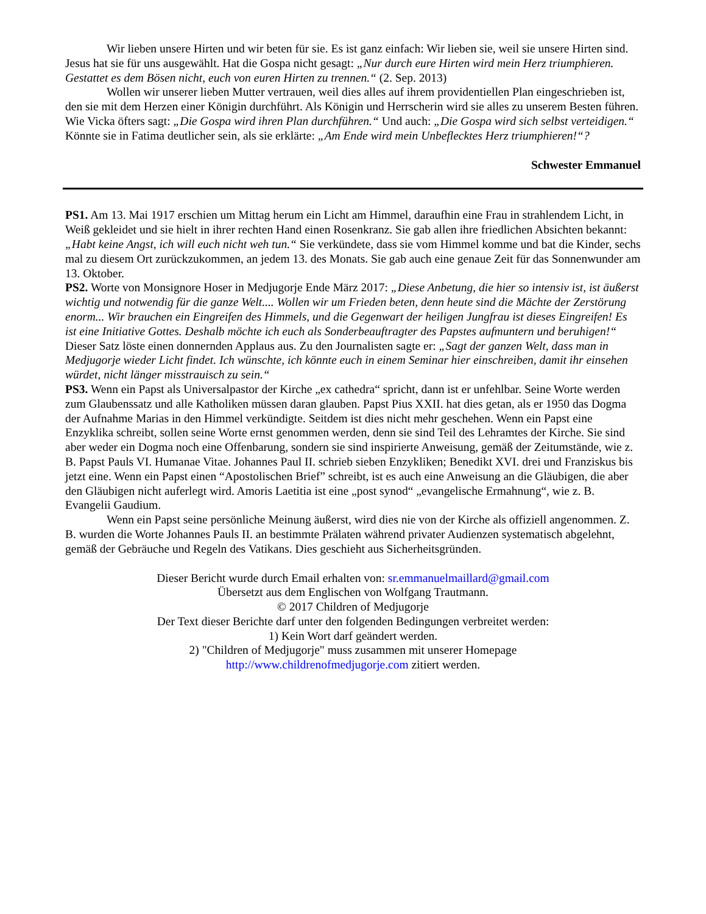Wir lieben unsere Hirten und wir beten für sie. Es ist ganz einfach: Wir lieben sie, weil sie unsere Hirten sind. Jesus hat sie für uns ausgewählt. Hat die Gospa nicht gesagt: „Nur durch eure Hirten wird mein Herz triumphieren. Gestattet es dem Bösen nicht, euch von euren Hirten zu trennen.“ (2. Sep. 2013)
Wollen wir unserer lieben Mutter vertrauen, weil dies alles auf ihrem providentiellen Plan eingeschrieben ist, den sie mit dem Herzen einer Königin durchführt. Als Königin und Herrscherin wird sie alles zu unserem Besten führen. Wie Vicka öfters sagt: „Die Gospa wird ihren Plan durchführen.“ Und auch: „Die Gospa wird sich selbst verteidigen.“ Könnte sie in Fatima deutlicher sein, als sie erklärte: „Am Ende wird mein Unbeflecktes Herz triumphieren!“?
Schwester Emmanuel
PS1. Am 13. Mai 1917 erschien um Mittag herum ein Licht am Himmel, daraufhin eine Frau in strahlendem Licht, in Weiß gekleidet und sie hielt in ihrer rechten Hand einen Rosenkranz. Sie gab allen ihre friedlichen Absichten bekannt: „Habt keine Angst, ich will euch nicht weh tun.“ Sie verkündete, dass sie vom Himmel komme und bat die Kinder, sechs mal zu diesem Ort zurückzukommen, an jedem 13. des Monats. Sie gab auch eine genaue Zeit für das Sonnenwunder am 13. Oktober.
PS2. Worte von Monsignore Hoser in Medjugorje Ende März 2017: „Diese Anbetung, die hier so intensiv ist, ist äußerst wichtig und notwendig für die ganze Welt.... Wollen wir um Frieden beten, denn heute sind die Mächte der Zerstörung enorm... Wir brauchen ein Eingreifen des Himmels, und die Gegenwart der heiligen Jungfrau ist dieses Eingreifen! Es ist eine Initiative Gottes. Deshalb möchte ich euch als Sonderbeauftragter des Papstes aufmuntern und beruhigen!“ Dieser Satz löste einen donnernden Applaus aus. Zu den Journalisten sagte er: „Sagt der ganzen Welt, dass man in Medjugorje wieder Licht findet. Ich wünschte, ich könnte euch in einem Seminar hier einschreiben, damit ihr einsehen würdet, nicht länger misstrauisch zu sein.“
PS3. Wenn ein Papst als Universalpastor der Kirche „ex cathedra“ spricht, dann ist er unfehlbar. Seine Worte werden zum Glaubenssatz und alle Katholiken müssen daran glauben. Papst Pius XXII. hat dies getan, als er 1950 das Dogma der Aufnahme Marias in den Himmel verkündigte. Seitdem ist dies nicht mehr geschehen. Wenn ein Papst eine Enzyklika schreibt, sollen seine Worte ernst genommen werden, denn sie sind Teil des Lehramtes der Kirche. Sie sind aber weder ein Dogma noch eine Offenbarung, sondern sie sind inspirierte Anweisung, gemäß der Zeitumstände, wie z. B. Papst Pauls VI. Humanae Vitae. Johannes Paul II. schrieb sieben Enzykliken; Benedikt XVI. drei und Franziskus bis jetzt eine. Wenn ein Papst einen “Apostolischen Brief” schreibt, ist es auch eine Anweisung an die Gläubigen, die aber den Gläubigen nicht auferlegt wird. Amoris Laetitia ist eine „post synod“ „evangelische Ermahnung“, wie z. B. Evangelii Gaudium.
Wenn ein Papst seine persönliche Meinung äußerst, wird dies nie von der Kirche als offiziell angenommen. Z. B. wurden die Worte Johannes Pauls II. an bestimmte Prälaten während privater Audienzen systematisch abgelehnt, gemäß der Gebräuche und Regeln des Vatikans. Dies geschieht aus Sicherheitsgründen.
Dieser Bericht wurde durch Email erhalten von: sr.emmanuelmaillard@gmail.com
Übersetzt aus dem Englischen von Wolfgang Trautmann.
© 2017 Children of Medjugorje
Der Text dieser Berichte darf unter den folgenden Bedingungen verbreitet werden:
1) Kein Wort darf geändert werden.
2) "Children of Medjugorje" muss zusammen mit unserer Homepage
http://www.childrenofmedjugorje.com zitiert werden.